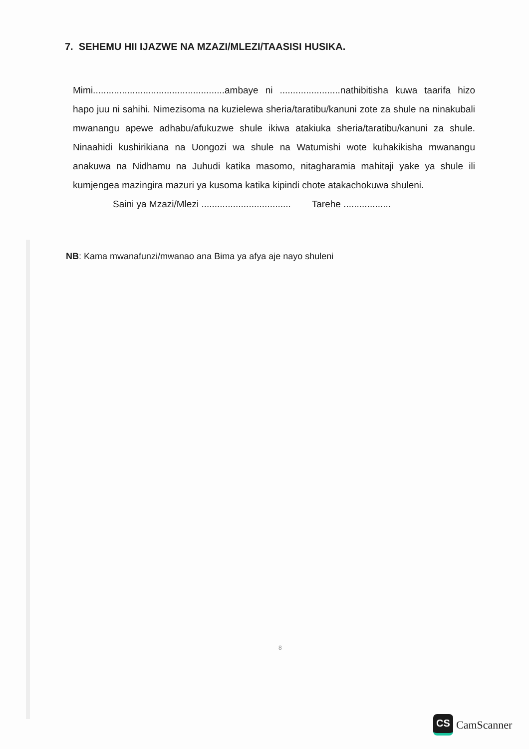7. SEHEMU HII IJAZWE NA MZAZI/MLEZI/TAASISI HUSIKA.
Mimi..................................................ambaye ni .......................nathibitisha kuwa taarifa hizo hapo juu ni sahihi. Nimezisoma na kuzielewa sheria/taratibu/kanuni zote za shule na ninakubali mwanangu apewe adhabu/afukuzwe shule ikiwa atakiuka sheria/taratibu/kanuni za shule. Ninaahidi kushirikiana na Uongozi wa shule na Watumishi wote kuhakikisha mwanangu anakuwa na Nidhamu na Juhudi katika masomo, nitagharamia mahitaji yake ya shule ili kumjengea mazingira mazuri ya kusoma katika kipindi chote atakachokuwa shuleni.
Saini ya Mzazi/Mlezi .................................. Tarehe ..................
NB: Kama mwanafunzi/mwanao ana Bima ya afya aje nayo shuleni
8
CS
CamScanner